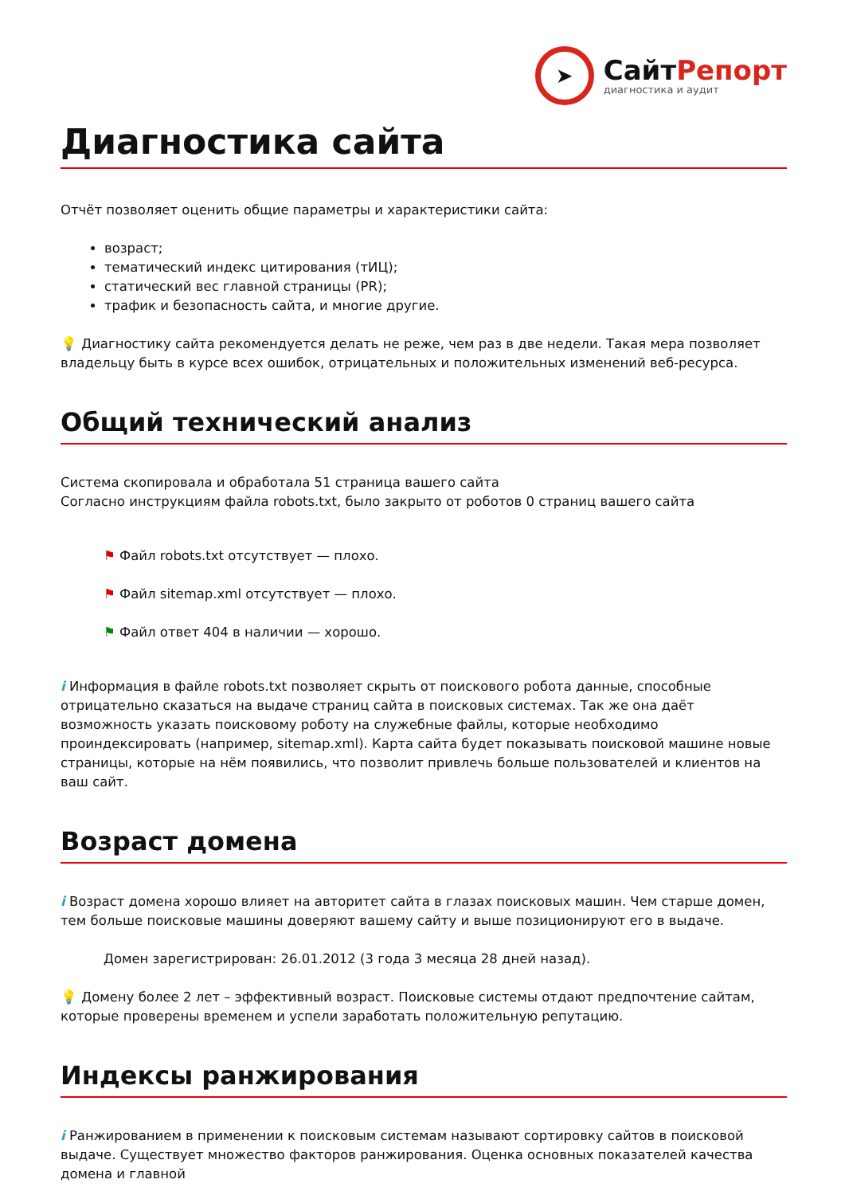➤
СайтРепорт
диагностика и аудит
Диагностика сайта
Отчёт позволяет оценить общие параметры и характеристики сайта:
возраст;
тематический индекс цитирования (тИЦ);
статический вес главной страницы (PR);
трафик и безопасность сайта, и многие другие.
💡 Диагностику сайта рекомендуется делать не реже, чем раз в две недели. Такая мера позволяет владельцу быть в курсе всех ошибок, отрицательных и положительных изменений веб-ресурса.
Общий технический анализ
Система скопировала и обработала 51 страница вашего сайта
Согласно инструкциям файла robots.txt, было закрыто от роботов 0 страниц вашего сайта
⚑ Файл robots.txt отсутствует — плохо.
⚑ Файл sitemap.xml отсутствует — плохо.
⚑ Файл ответ 404 в наличии — хорошо.
i Информация в файле robots.txt позволяет скрыть от поискового робота данные, способные отрицательно сказаться на выдаче страниц сайта в поисковых системах. Так же она даёт возможность указать поисковому роботу на служебные файлы, которые необходимо проиндексировать (например, sitemap.xml). Карта сайта будет показывать поисковой машине новые страницы, которые на нём появились, что позволит привлечь больше пользователей и клиентов на ваш сайт.
Возраст домена
i Возраст домена хорошо влияет на авторитет сайта в глазах поисковых машин. Чем старше домен, тем больше поисковые машины доверяют вашему сайту и выше позиционируют его в выдаче.
Домен зарегистрирован: 26.01.2012 (3 года 3 месяца 28 дней назад).
💡 Домену более 2 лет – эффективный возраст. Поисковые системы отдают предпочтение сайтам, которые проверены временем и успели заработать положительную репутацию.
Индексы ранжирования
i Ранжированием в применении к поисковым системам называют сортировку сайтов в поисковой выдаче. Существует множество факторов ранжирования. Оценка основных показателей качества домена и главной